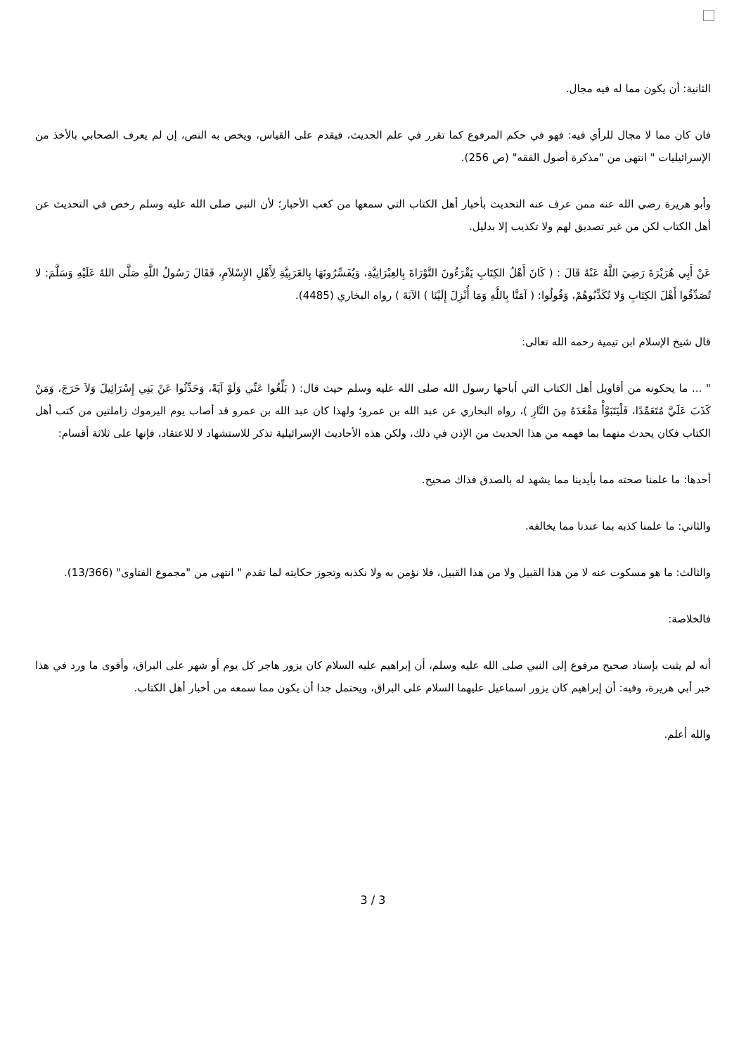الثانية: أن يكون مما له فيه مجال.
فان كان مما لا مجال للرأي فيه: فهو في حكم المرفوع كما تقرر في علم الحديث، فيقدم على القياس، ويخص به النص، إن لم يعرف الصحابي بالأخذ من الإسرائيليات " انتهى من "مذكرة أصول الفقه" (ص 256).
وأبو هريرة رضي الله عنه ممن عرف عنه التحديث بأخبار أهل الكتاب التي سمعها من كعب الأحبار؛ لأن النبي صلى الله عليه وسلم رخص في التحديث عن أهل الكتاب لكن من غير تصديق لهم ولا تكذيب إلا بدليل.
عَنْ أَبِي هُرَيْرَةَ رَضِيَ اللَّهُ عَنْهُ قَالَ : ( كَانَ أَهْلُ الكِتَابِ يَقْرَءُونَ التَّوْرَاةَ بِالعِبْرَانِيَّةِ، وَيُفَسِّرُونَهَا بِالعَرَبِيَّةِ لِأَهْلِ الإِسْلاَمِ، فَقَالَ رَسُولُ اللَّهِ صَلَّى اللهُ عَلَيْهِ وَسَلَّمَ: لا تُصَدِّقُوا أَهْلَ الكِتَابِ وَلا تُكَذِّبُوهُمْ، وَقُولُوا: ( آمَنَّا بِاللَّهِ وَمَا أُنْزِلَ إِلَيْنَا ) الآيَةَ ) رواه البخاري (4485).
قال شيخ الإسلام ابن تيمية رحمه الله تعالى:
" ... ما يحكونه من أقاويل أهل الكتاب التي أباحها رسول الله صلى الله عليه وسلم حيث قال: ( بَلِّغُوا عَنِّي وَلَوْ آيَةً، وَحَدِّثُوا عَنْ بَنِي إِسْرَائِيلَ وَلاَ حَرَجَ، وَمَنْ كَذَبَ عَلَيَّ مُتَعَمِّدًا، فَلْيَتَبَوَّأْ مَقْعَدَهُ مِنَ النَّارِ )، رواه البخاري عن عبد الله بن عمرو؛ ولهذا كان عبد الله بن عمرو قد أصاب يوم اليرموك زاملتين من كتب أهل الكتاب فكان يحدث منهما بما فهمه من هذا الحديث من الإذن في ذلك، ولكن هذه الأحاديث الإسرائيلية تذكر للاستشهاد لا للاعتقاد، فإنها على ثلاثة أقسام:
أحدها: ما علمنا صحته مما بأيدينا مما يشهد له بالصدق فذاك صحيح.
والثاني: ما علمنا كذبه بما عندنا مما يخالفه.
والثالث: ما هو مسكوت عنه لا من هذا القبيل ولا من هذا القبيل، فلا نؤمن به ولا نكذبه وتجوز حكايته لما تقدم " انتهى من "مجموع الفتاوى" (13/366).
فالخلاصة:
أنه لم يثبت بإسناد صحيح مرفوع إلى النبي صلى الله عليه وسلم، أن إبراهيم عليه السلام كان يزور هاجر كل يوم أو شهر على البراق، وأقوى ما ورد في هذا خبر أبي هريرة، وفيه: أن إبراهيم كان يزور اسماعيل عليهما السلام على البراق، ويحتمل جدا أن يكون مما سمعه من أخبار أهل الكتاب.
والله أعلم.
3 / 3